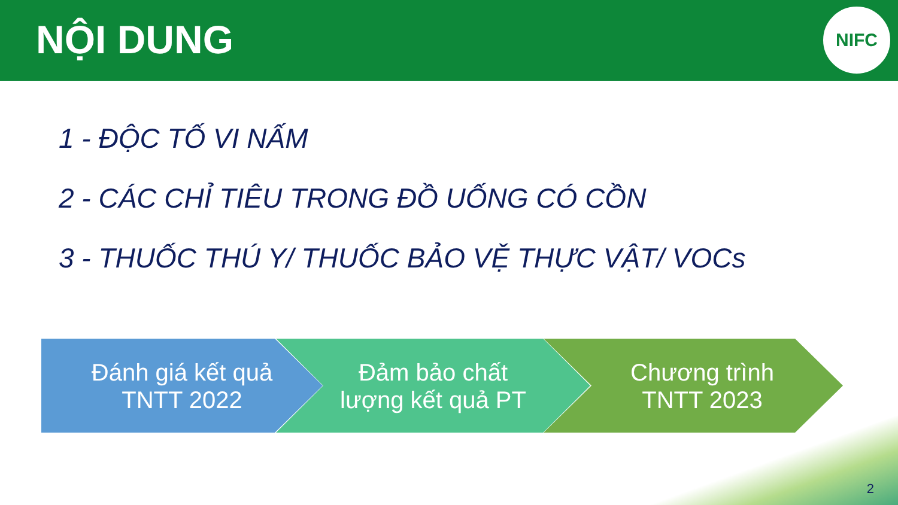NỘI DUNG
NIFC
1 - ĐỘC TỐ VI NẤM
2 - CÁC CHỈ TIÊU TRONG ĐỒ UỐNG CÓ CỒN
3 - THUỐC THÚ Y/ THUỐC BẢO VỆ THỰC VẬT/ VOCs
Đánh giá kết quả
TNTT 2022
Đảm bảo chất
lượng kết quả PT
Chương trình
TNTT 2023
2